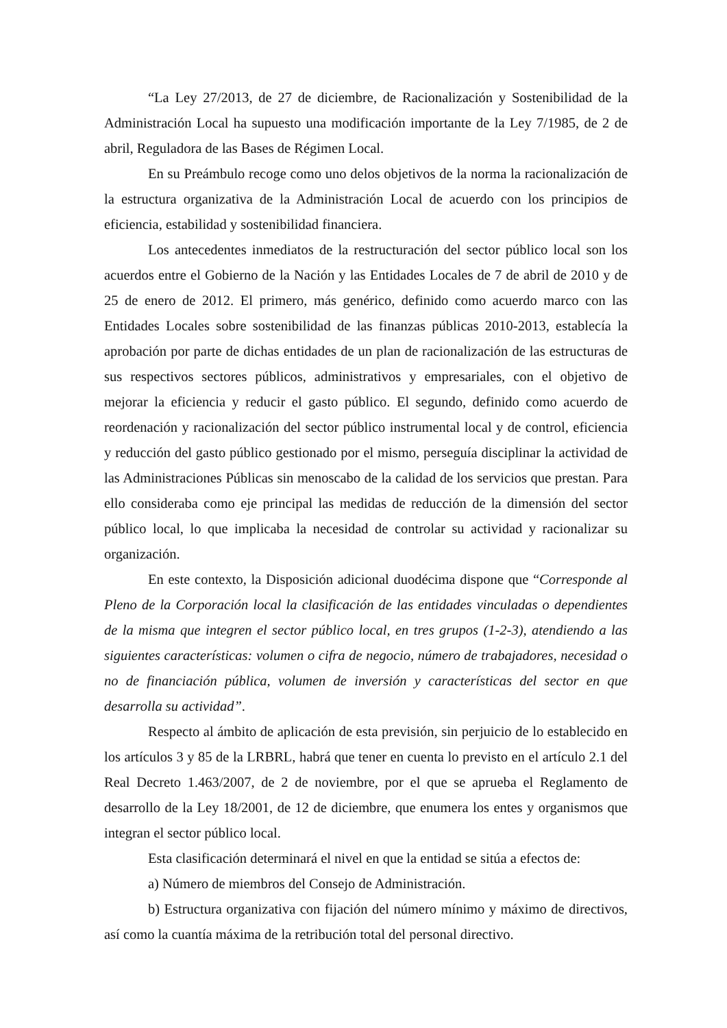“La Ley 27/2013, de 27 de diciembre, de Racionalización y Sostenibilidad de la Administración Local ha supuesto una modificación importante de la Ley 7/1985, de 2 de abril, Reguladora de las Bases de Régimen Local.
En su Preámbulo recoge como uno delos objetivos de la norma la racionalización de la estructura organizativa de la Administración Local de acuerdo con los principios de eficiencia, estabilidad y sostenibilidad financiera.
Los antecedentes inmediatos de la restructuración del sector público local son los acuerdos entre el Gobierno de la Nación y las Entidades Locales de 7 de abril de 2010 y de 25 de enero de 2012. El primero, más genérico, definido como acuerdo marco con las Entidades Locales sobre sostenibilidad de las finanzas públicas 2010-2013, establecía la aprobación por parte de dichas entidades de un plan de racionalización de las estructuras de sus respectivos sectores públicos, administrativos y empresariales, con el objetivo de mejorar la eficiencia y reducir el gasto público. El segundo, definido como acuerdo de reordenación y racionalización del sector público instrumental local y de control, eficiencia y reducción del gasto público gestionado por el mismo, perseguía disciplinar la actividad de las Administraciones Públicas sin menoscabo de la calidad de los servicios que prestan. Para ello consideraba como eje principal las medidas de reducción de la dimensión del sector público local, lo que implicaba la necesidad de controlar su actividad y racionalizar su organización.
En este contexto, la Disposición adicional duodécima dispone que “Corresponde al Pleno de la Corporación local la clasificación de las entidades vinculadas o dependientes de la misma que integren el sector público local, en tres grupos (1-2-3), atendiendo a las siguientes características: volumen o cifra de negocio, número de trabajadores, necesidad o no de financiación pública, volumen de inversión y características del sector en que desarrolla su actividad”.
Respecto al ámbito de aplicación de esta previsión, sin perjuicio de lo establecido en los artículos 3 y 85 de la LRBRL, habrá que tener en cuenta lo previsto en el artículo 2.1 del Real Decreto 1.463/2007, de 2 de noviembre, por el que se aprueba el Reglamento de desarrollo de la Ley 18/2001, de 12 de diciembre, que enumera los entes y organismos que integran el sector público local.
Esta clasificación determinará el nivel en que la entidad se sitúa a efectos de:
a) Número de miembros del Consejo de Administración.
b) Estructura organizativa con fijación del número mínimo y máximo de directivos, así como la cuantía máxima de la retribución total del personal directivo.